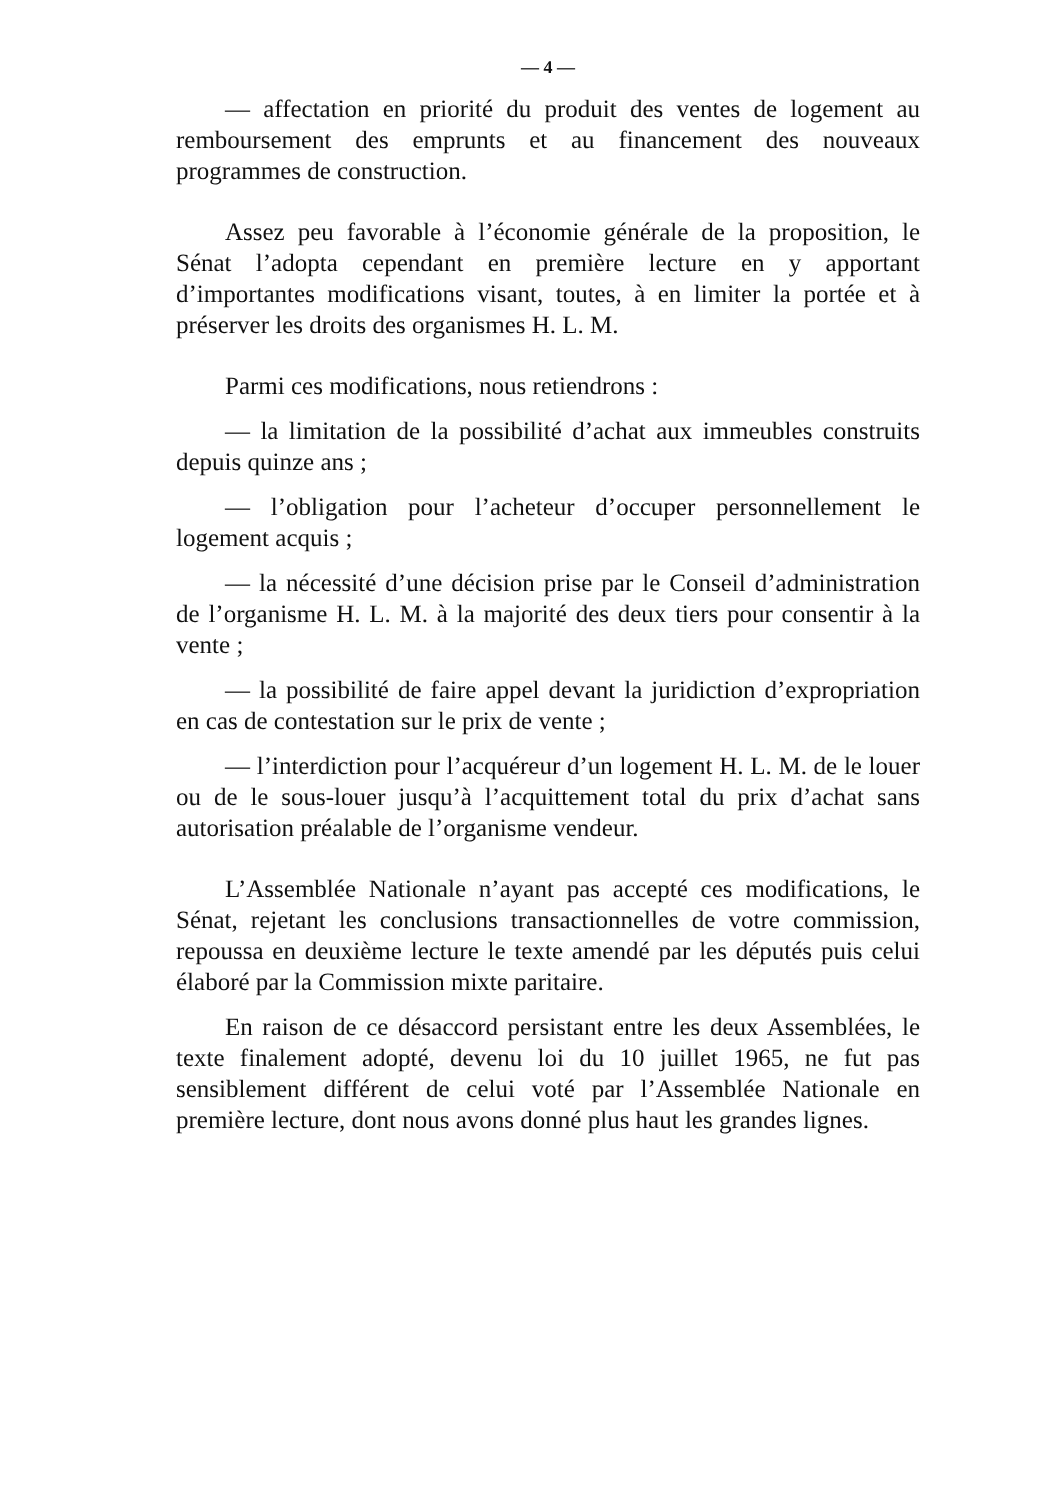— 4 —
— affectation en priorité du produit des ventes de logement au remboursement des emprunts et au financement des nouveaux programmes de construction.
Assez peu favorable à l’économie générale de la proposition, le Sénat l’adopta cependant en première lecture en y apportant d’importantes modifications visant, toutes, à en limiter la portée et à préserver les droits des organismes H. L. M.
Parmi ces modifications, nous retiendrons :
— la limitation de la possibilité d’achat aux immeubles construits depuis quinze ans ;
— l’obligation pour l’acheteur d’occuper personnellement le logement acquis ;
— la nécessité d’une décision prise par le Conseil d’administration de l’organisme H. L. M. à la majorité des deux tiers pour consentir à la vente ;
— la possibilité de faire appel devant la juridiction d’expropriation en cas de contestation sur le prix de vente ;
— l’interdiction pour l’acquéreur d’un logement H. L. M. de le louer ou de le sous-louer jusqu’à l’acquittement total du prix d’achat sans autorisation préalable de l’organisme vendeur.
L’Assemblée Nationale n’ayant pas accepté ces modifications, le Sénat, rejetant les conclusions transactionnelles de votre commission, repoussa en deuxième lecture le texte amendé par les députés puis celui élaboré par la Commission mixte paritaire.
En raison de ce désaccord persistant entre les deux Assemblées, le texte finalement adopté, devenu loi du 10 juillet 1965, ne fut pas sensiblement différent de celui voté par l’Assemblée Nationale en première lecture, dont nous avons donné plus haut les grandes lignes.